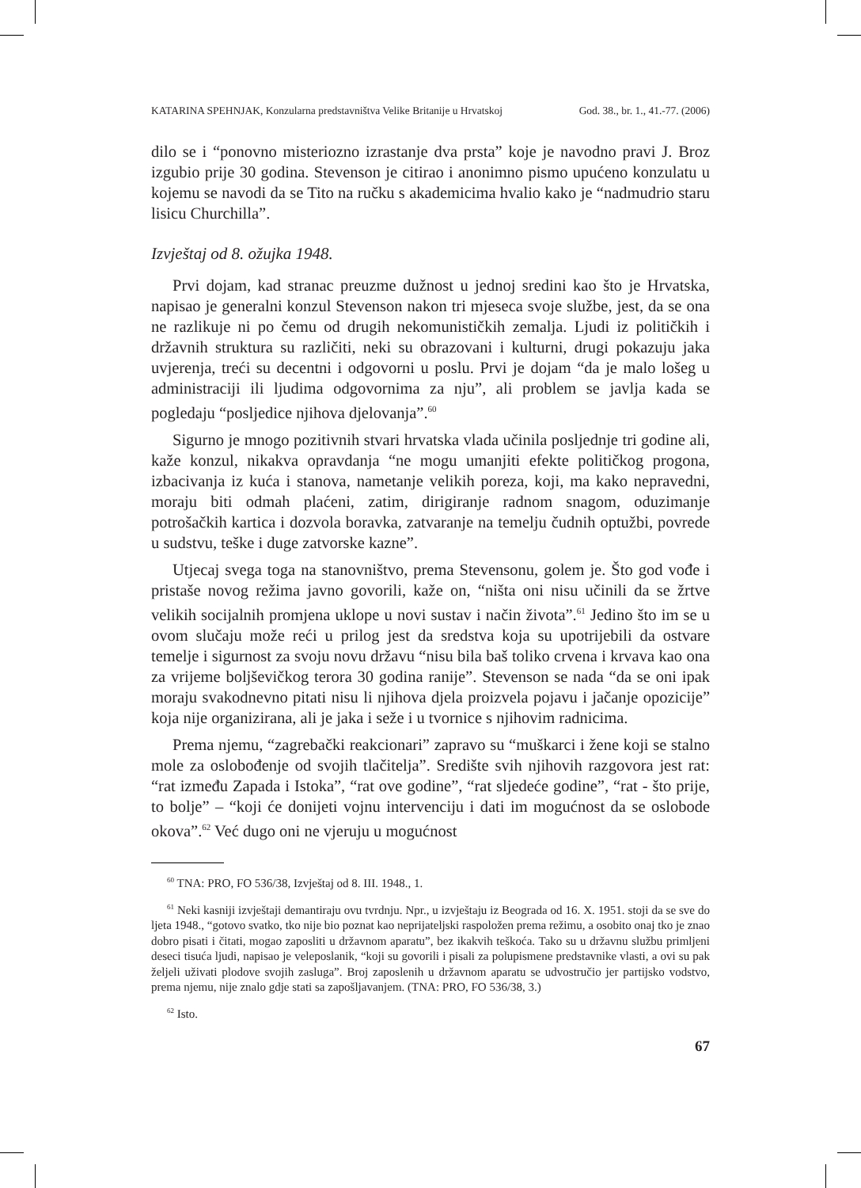KATARINA SPEHNJAK, Konzularna predstavništva Velike Britanije u Hrvatskoj God. 38., br. 1., 41.-77. (2006)
dilo se i “ponovno misteriozno izrastanje dva prsta” koje je navodno pravi J. Broz izgubio prije 30 godina. Stevenson je citirao i anonimno pismo upućeno konzulatu u kojemu se navodi da se Tito na ručku s akademicima hvalio kako je “nadmudrio staru lisicu Churchilla”.
Izvještaj od 8. ožujka 1948.
Prvi dojam, kad stranac preuzme dužnost u jednoj sredini kao što je Hrvatska, napisao je generalni konzul Stevenson nakon tri mjeseca svoje službe, jest, da se ona ne razlikuje ni po čemu od drugih nekomunističkih zemalja. Ljudi iz političkih i državnih struktura su različiti, neki su obrazovani i kulturni, drugi pokazuju jaka uvjerenja, treći su decentni i odgovorni u poslu. Prvi je dojam “da je malo lošeg u administraciji ili ljudima odgovornima za nju”, ali problem se javlja kada se pogledaju “posljedice njihova djelovanja”.<sup>60</sup>
Sigurno je mnogo pozitivnih stvari hrvatska vlada učinila posljednje tri godine ali, kaže konzul, nikakva opravdanja “ne mogu umanjiti efekte političkog progona, izbacivanja iz kuća i stanova, nametanje velikih poreza, koji, ma kako nepravedni, moraju biti odmah plaćeni, zatim, dirigiranje radnom snagom, oduzimanje potrošačkih kartica i dozvola boravka, zatvaranje na temelju čudnih optužbi, povrede u sudstvu, teške i duge zatvorske kazne”.
Utjecaj svega toga na stanovništvo, prema Stevensonu, golem je. Što god vođe i pristaše novog režima javno govorili, kaže on, “ništa oni nisu učinili da se žrtve velikih socijalnih promjena uklope u novi sustav i način života”.<sup>61</sup> Jedino što im se u ovom slučaju može reći u prilog jest da sredstva koja su upotrijebili da ostvare temelje i sigurnost za svoju novu državu “nisu bila baš toliko crvena i krvava kao ona za vrijeme boljševičkog terora 30 godina ranije”. Stevenson se nada “da se oni ipak moraju svakodnevno pitati nisu li njihova djela proizvela pojavu i jačanje opozicije” koja nije organizirana, ali je jaka i seže i u tvornice s njihovim radnicima.
Prema njemu, “zagrebački reakcionari” zapravo su “muškarci i žene koji se stalno mole za oslobođenje od svojih tlačitelja”. Središte svih njihovih razgovora jest rat: “rat između Zapada i Istoka”, “rat ove godine”, “rat sljedeće godine”, “rat - što prije, to bolje” – “koji će donijeti vojnu intervenciju i dati im mogućnost da se oslobode okova”.<sup>62</sup> Već dugo oni ne vjeruju u mogućnost
<sup>60</sup> TNA: PRO, FO 536/38, Izvještaj od 8. III. 1948., 1.
<sup>61</sup> Neki kasniji izvještaji demantiraju ovu tvrdnju. Npr., u izvještaju iz Beograda od 16. X. 1951. stoji da se sve do ljeta 1948., “gotovo svatko, tko nije bio poznat kao neprijateljski raspoložen prema režimu, a osobito onaj tko je znao dobro pisati i čitati, mogao zaposliti u državnom aparatu”, bez ikakvih teškoća. Tako su u državnu službu primljeni deseci tisuća ljudi, napisao je veleposlanik, “koji su govorili i pisali za polupismene predstavnike vlasti, a ovi su pak željeli uživati plodove svojih zasluga”. Broj zaposlenih u državnom aparatu se udvostručio jer partijsko vodstvo, prema njemu, nije znalo gdje stati sa zapošljavanjem. (TNA: PRO, FO 536/38, 3.)
<sup>62</sup> Isto.
67